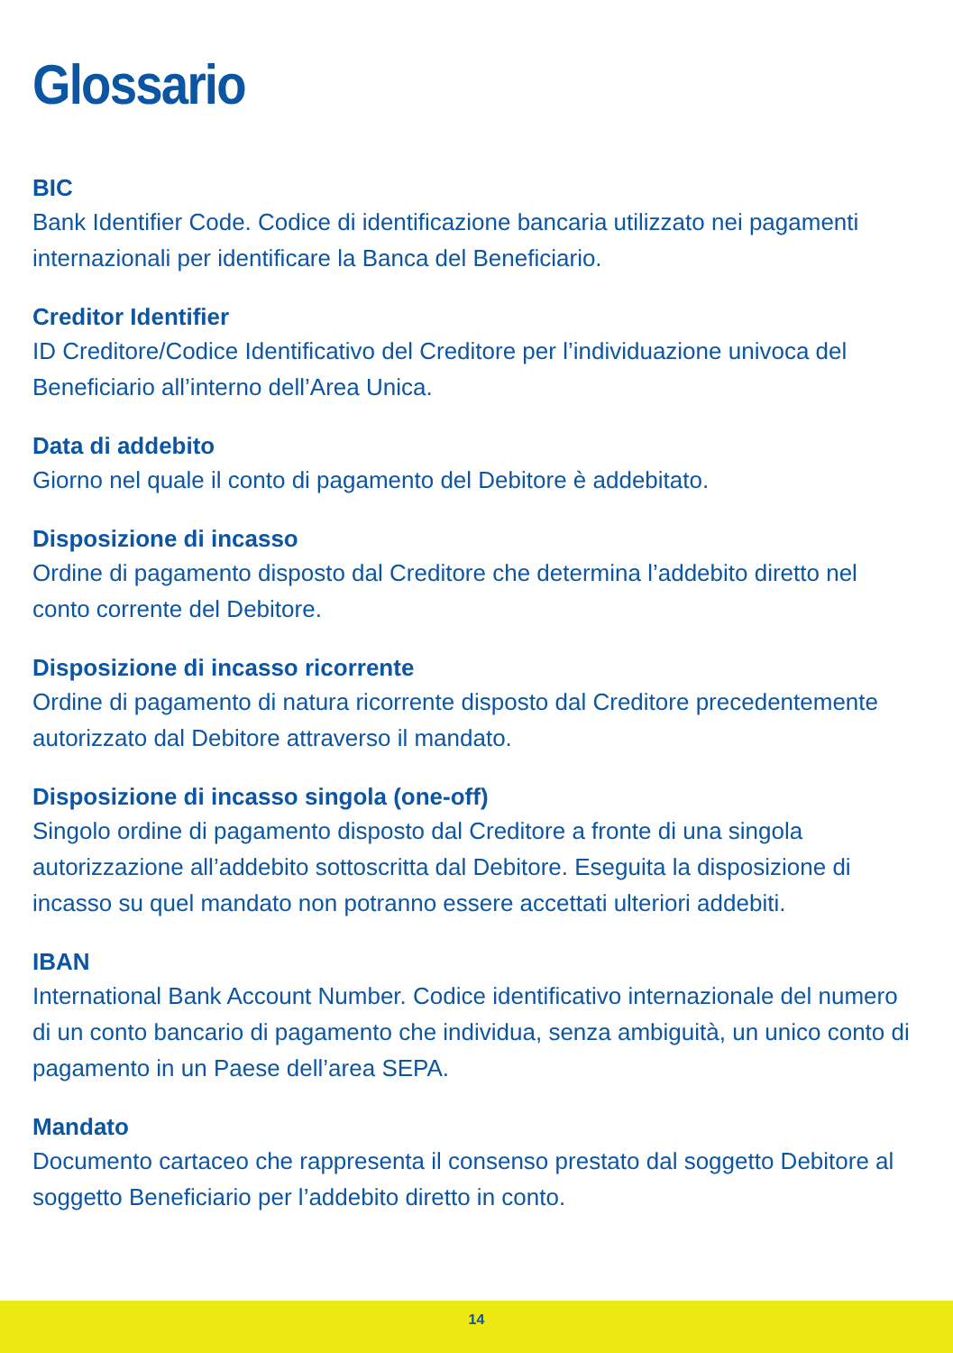Glossario
BIC
Bank Identifier Code. Codice di identificazione bancaria utilizzato nei pagamenti internazionali per identificare la Banca del Beneficiario.
Creditor Identifier
ID Creditore/Codice Identificativo del Creditore per l’individuazione univoca del Beneficiario all’interno dell’Area Unica.
Data di addebito
Giorno nel quale il conto di pagamento del Debitore è addebitato.
Disposizione di incasso
Ordine di pagamento disposto dal Creditore che determina l’addebito diretto nel conto corrente del Debitore.
Disposizione di incasso ricorrente
Ordine di pagamento di natura ricorrente disposto dal Creditore precedentemente autorizzato dal Debitore attraverso il mandato.
Disposizione di incasso singola (one-off)
Singolo ordine di pagamento disposto dal Creditore a fronte di una singola autorizzazione all’addebito sottoscritta dal Debitore. Eseguita la disposizione di incasso su quel mandato non potranno essere accettati ulteriori addebiti.
IBAN
International Bank Account Number. Codice identificativo internazionale del numero di un conto bancario di pagamento che individua, senza ambiguità, un unico conto di pagamento in un Paese dell’area SEPA.
Mandato
Documento cartaceo che rappresenta il consenso prestato dal soggetto Debitore al soggetto Beneficiario per l’addebito diretto in conto.
14